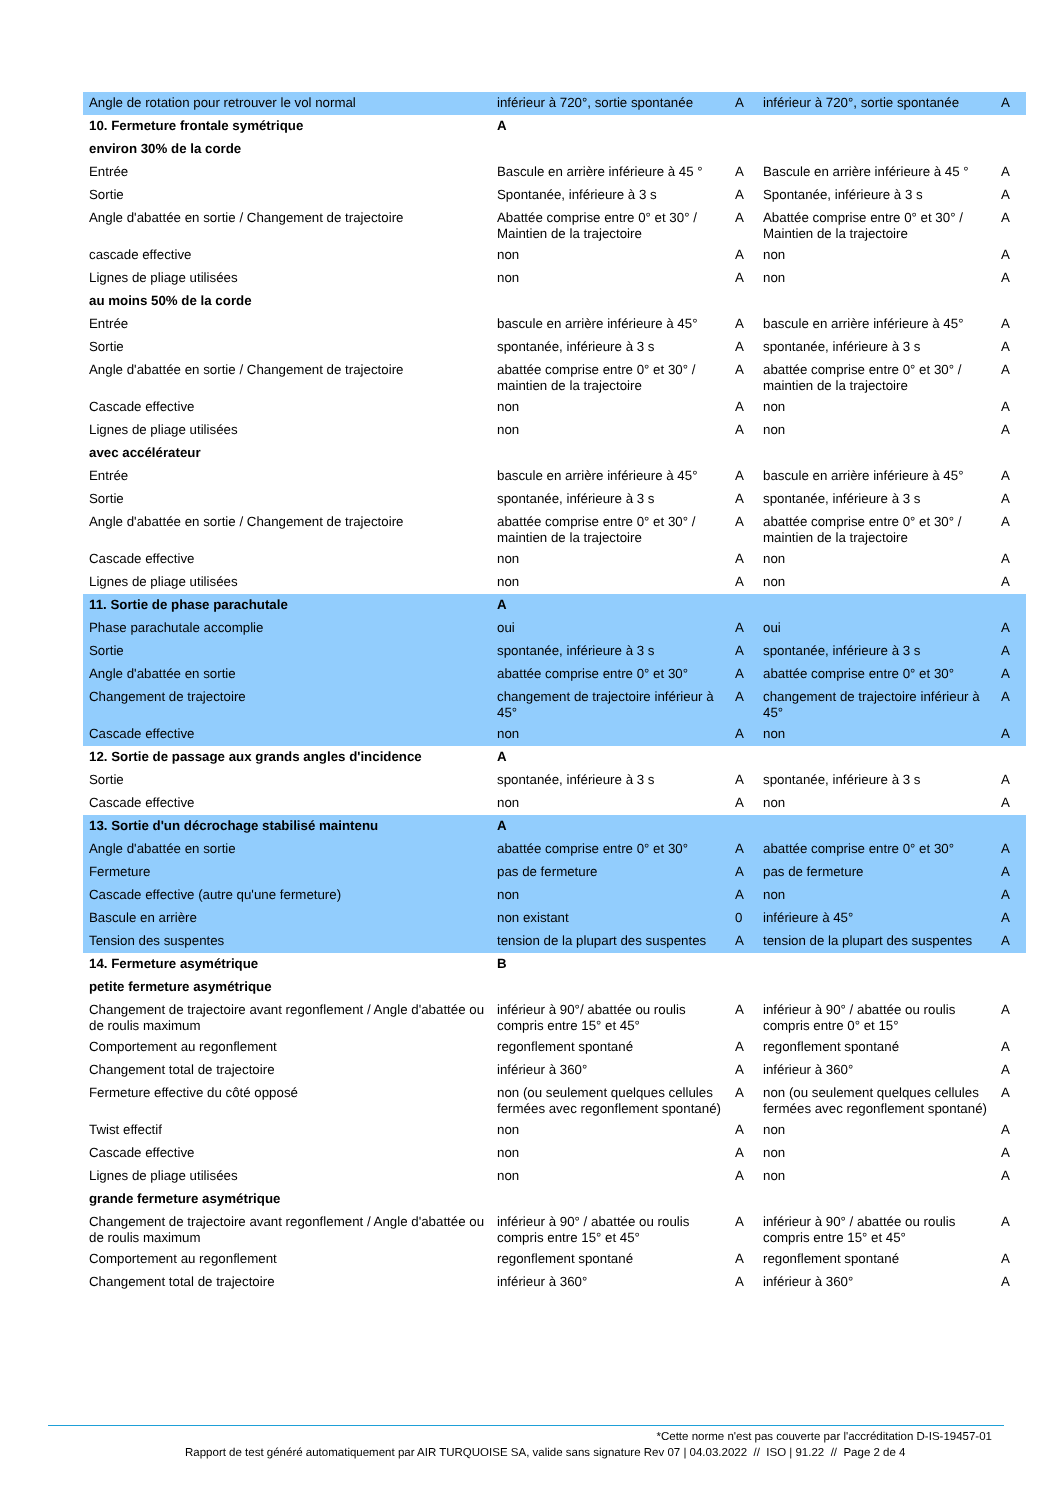| Angle de rotation pour retrouver le vol normal | inférieur à 720°, sortie spontanée | A | inférieur à 720°, sortie spontanée | A |
| 10. Fermeture frontale symétrique | A | | | |
| environ 30% de la corde | | | | |
| Entrée | Bascule en arrière inférieure à 45 ° | A | Bascule en arrière inférieure à 45 ° | A |
| Sortie | Spontanée, inférieure à 3 s | A | Spontanée, inférieure à 3 s | A |
| Angle d'abattée en sortie / Changement de trajectoire | Abattée comprise entre 0° et 30° / Maintien de la trajectoire | A | Abattée comprise entre 0° et 30° / Maintien de la trajectoire | A |
| cascade effective | non | A | non | A |
| Lignes de pliage utilisées | non | A | non | A |
| au moins 50% de la corde | | | | |
| Entrée | bascule en arrière inférieure à 45° | A | bascule en arrière inférieure à 45° | A |
| Sortie | spontanée, inférieure à 3 s | A | spontanée, inférieure à 3 s | A |
| Angle d'abattée en sortie / Changement de trajectoire | abattée comprise entre 0° et 30° / maintien de la trajectoire | A | abattée comprise entre 0° et 30° / maintien de la trajectoire | A |
| Cascade effective | non | A | non | A |
| Lignes de pliage utilisées | non | A | non | A |
| avec accélérateur | | | | |
| Entrée | bascule en arrière inférieure à 45° | A | bascule en arrière inférieure à 45° | A |
| Sortie | spontanée, inférieure à 3 s | A | spontanée, inférieure à 3 s | A |
| Angle d'abattée en sortie / Changement de trajectoire | abattée comprise entre 0° et 30° / maintien de la trajectoire | A | abattée comprise entre 0° et 30° / maintien de la trajectoire | A |
| Cascade effective | non | A | non | A |
| Lignes de pliage utilisées | non | A | non | A |
| 11. Sortie de phase parachutale | A | | | |
| Phase parachutale accomplie | oui | A | oui | A |
| Sortie | spontanée, inférieure à 3 s | A | spontanée, inférieure à 3 s | A |
| Angle d'abattée en sortie | abattée comprise entre 0° et 30° | A | abattée comprise entre 0° et 30° | A |
| Changement de trajectoire | changement de trajectoire inférieur à 45° | A | changement de trajectoire inférieur à 45° | A |
| Cascade effective | non | A | non | A |
| 12. Sortie de passage aux grands angles d'incidence | A | | | |
| Sortie | spontanée, inférieure à 3 s | A | spontanée, inférieure à 3 s | A |
| Cascade effective | non | A | non | A |
| 13. Sortie d'un décrochage stabilisé maintenu | A | | | |
| Angle d'abattée en sortie | abattée comprise entre 0° et 30° | A | abattée comprise entre 0° et 30° | A |
| Fermeture | pas de fermeture | A | pas de fermeture | A |
| Cascade effective (autre qu'une fermeture) | non | A | non | A |
| Bascule en arrière | non existant | 0 | inférieure à 45° | A |
| Tension des suspentes | tension de la plupart des suspentes | A | tension de la plupart des suspentes | A |
| 14. Fermeture asymétrique | B | | | |
| petite fermeture asymétrique | | | | |
| Changement de trajectoire avant regonflement / Angle d'abattée ou de roulis maximum | inférieur à 90°/ abattée ou roulis compris entre 15° et 45° | A | inférieur à 90° / abattée ou roulis compris entre 0° et 15° | A |
| Comportement au regonflement | regonflement spontané | A | regonflement spontané | A |
| Changement total de trajectoire | inférieur à 360° | A | inférieur à 360° | A |
| Fermeture effective du côté opposé | non (ou seulement quelques cellules fermées avec regonflement spontané) | A | non (ou seulement quelques cellules fermées avec regonflement spontané) | A |
| Twist effectif | non | A | non | A |
| Cascade effective | non | A | non | A |
| Lignes de pliage utilisées | non | A | non | A |
| grande fermeture asymétrique | | | | |
| Changement de trajectoire avant regonflement / Angle d'abattée ou de roulis maximum | inférieur à 90° / abattée ou roulis compris entre 15° et 45° | A | inférieur à 90° / abattée ou roulis compris entre 15° et 45° | A |
| Comportement au regonflement | regonflement spontané | A | regonflement spontané | A |
| Changement total de trajectoire | inférieur à 360° | A | inférieur à 360° | A |
*Cette norme n'est pas couverte par l'accréditation D-IS-19457-01
Rapport de test généré automatiquement par AIR TURQUOISE SA, valide sans signature Rev 07 | 04.03.2022 // ISO | 91.22 // Page 2 de 4